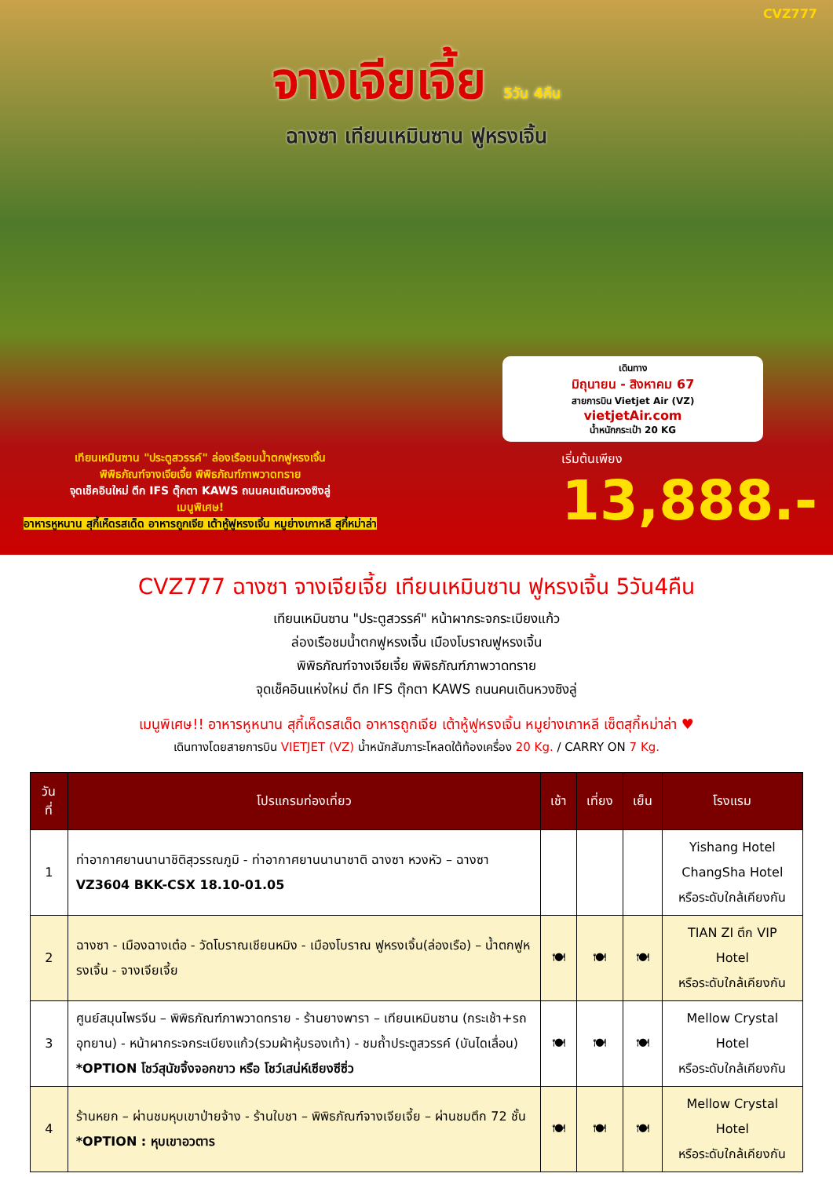CVZ777
จางเจียเจี้ย 5วัน 4คืน
ฉางซา เทียนเหมินซาน ฟูหรงเจิ้น
เดินทาง
มิถุนายน - สิงหาคม 67
สายการบิน Vietjet Air (VZ)
vietjetAir.com
น้ำหนักกระเป๋า 20 KG
เทียนเหมินซาน "ประตูสวรรค์" ล่องเรือชมน้ำตกฟูหรงเจิ้น
พิพิธภัณฑ์จางเจียเจี้ย พิพิธภัณฑ์ภาพวาดทราย
จุดเช็คอินใหม่ ตึก IFS ตุ๊กตา KAWS ถนนคนเดินหวงซิงลู่
เมนูพิเศษ!
อาหารหูหนาน สุกี้เห็ดรสเด็ด อาหารถูกเจีย เต้าหู้ฟูหรงเจิ้น หมูย่างเกาหลี สุกี้หม่าล่า
เริ่มต้นเพียง
13,888.-
CVZ777 ฉางซา จางเจียเจี้ย เทียนเหมินซาน ฟูหรงเจิ้น 5วัน4คืน
เทียนเหมินซาน "ประตูสวรรค์" หน้าผากระจกระเบียงแก้ว
ล่องเรือชมน้ำตกฟูหรงเจิ้น เมืองโบราณฟูหรงเจิ้น
พิพิธภัณฑ์จางเจียเจี้ย พิพิธภัณฑ์ภาพวาดทราย
จุดเช็คอินแห่งใหม่ ตึก IFS ตุ๊กตา KAWS ถนนคนเดินหวงซิงลู่
เมนูพิเศษ!! อาหารหูหนาน สุกี้เห็ดรสเด็ด อาหารถูกเจีย เต้าหู้ฟูหรงเจิ้น หมูย่างเกาหลี เซ็ตสุกี้หม่าล่า ♥
เดินทางโดยสายการบิน VIETJET (VZ) น้ำหนักสัมภาระโหลดใต้ท้องเครื่อง 20 Kg. / CARRY ON 7 Kg.
| วันที่ | โปรแกรมท่องเที่ยว | เช้า | เที่ยง | เย็น | โรงแรม |
| --- | --- | --- | --- | --- | --- |
| 1 | ท่าอากาศยานนานาชิติสุวรรณภูมิ - ท่าอากาศยานนานาชาติ ฉางซา หวงหัว – ฉางซา VZ3604 BKK-CSX 18.10-01.05 | | | | Yishang Hotel ChangSha Hotel หรือระดับใกล้เคียงกัน |
| 2 | ฉางซา - เมืองฉางเต๋อ - วัดโบราณเชียนหมิง - เมืองโบราณ ฟูหรงเจิ้น(ล่องเรือ) – น้ำตกฟูหรงเจิ้น - จางเจียเจี้ย | 🍽 | 🍽 | 🍽 | TIAN ZI ตึก VIP Hotel หรือระดับใกล้เคียงกัน |
| 3 | ศูนย์สมุนไพรจีน – พิพิธภัณฑ์ภาพวาดทราย - ร้านยางพารา – เทียนเหมินซาน (กระเช้า+รถอุทยาน) - หน้าผากระจกระเบียงแก้ว(รวมผ้าหุ้มรองเท้า) - ชมถ้ำประตูสวรรค์ (บันไดเลื่อน) *OPTION โชว์สุนัขจิ้งจอกขาว หรือ โชว์เสน่ห์เซียงซีซิ่ว | 🍽 | 🍽 | 🍽 | Mellow Crystal Hotel หรือระดับใกล้เคียงกัน |
| 4 | ร้านหยก – ผ่านชมหุบเขาป่ายจ้าง - ร้านใบชา – พิพิธภัณฑ์จางเจียเจี้ย – ผ่านชมตึก 72 ชั้น *OPTION : หุบเขาอวตาร | 🍽 | 🍽 | 🍽 | Mellow Crystal Hotel หรือระดับใกล้เคียงกัน |